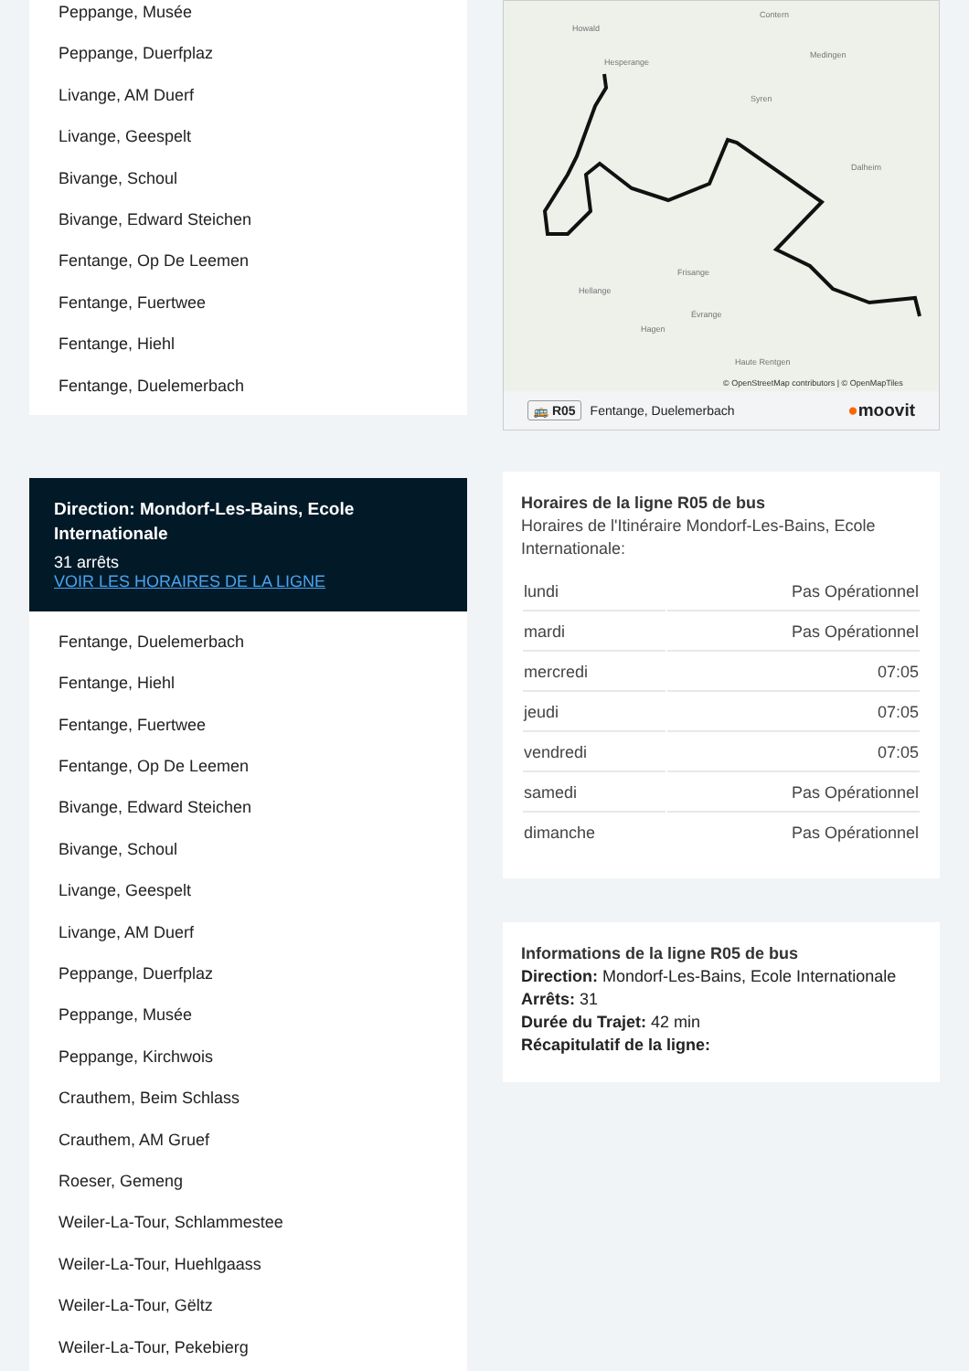Peppange, Musée
Peppange, Duerfplaz
Livange, AM Duerf
Livange, Geespelt
Bivange, Schoul
Bivange, Edward Steichen
Fentange, Op De Leemen
Fentange, Fuertwee
Fentange, Hiehl
Fentange, Duelemerbach
Direction: Mondorf-Les-Bains, Ecole Internationale
31 arrêts
VOIR LES HORAIRES DE LA LIGNE
Fentange, Duelemerbach
Fentange, Hiehl
Fentange, Fuertwee
Fentange, Op De Leemen
Bivange, Edward Steichen
Bivange, Schoul
Livange, Geespelt
Livange, AM Duerf
Peppange, Duerfplaz
Peppange, Musée
Peppange, Kirchwois
Crauthem, Beim Schlass
Crauthem, AM Gruef
Roeser, Gemeng
Weiler-La-Tour, Schlammestee
Weiler-La-Tour, Huehlgaass
Weiler-La-Tour, Gëltz
Weiler-La-Tour, Pekebierg
Howald
Hesperange
Contern
Medingen
Syren
Dalheim
Frisange
Hellange
Évrange
Hagen
Haute Rentgen
© OpenStreetMap contributors | © OpenMapTiles
🚌 R05 Fentange, Duelemerbach ●moovit
Horaires de la ligne R05 de bus
Horaires de l'Itinéraire Mondorf-Les-Bains, Ecole Internationale:
| lundi | Pas Opérationnel |
| mardi | Pas Opérationnel |
| mercredi | 07:05 |
| jeudi | 07:05 |
| vendredi | 07:05 |
| samedi | Pas Opérationnel |
| dimanche | Pas Opérationnel |
Informations de la ligne R05 de bus
Direction: Mondorf-Les-Bains, Ecole Internationale
Arrêts: 31
Durée du Trajet: 42 min
Récapitulatif de la ligne: